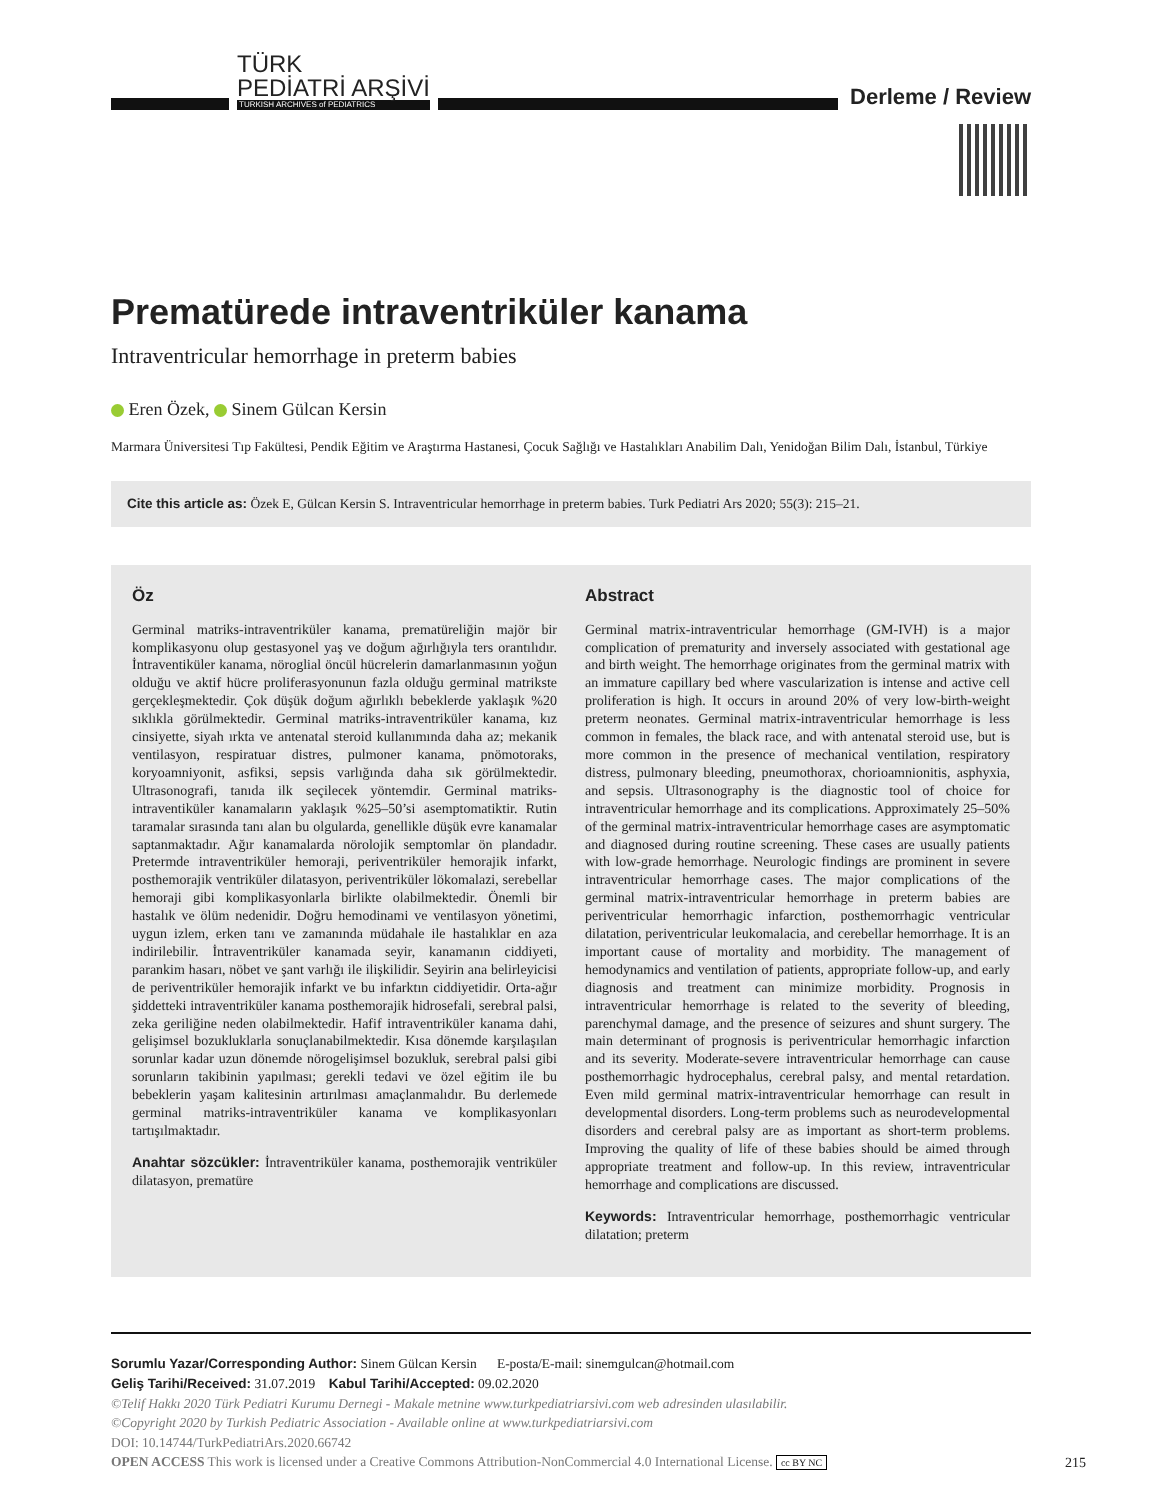TÜRK
PEDİATRİ ARŞİVİ
TURKISH ARCHIVES of PEDIATRICS
Derleme / Review
Prematürede intraventriküler kanama
Intraventricular hemorrhage in preterm babies
Eren Özek, Sinem Gülcan Kersin
Marmara Üniversitesi Tıp Fakültesi, Pendik Eğitim ve Araştırma Hastanesi, Çocuk Sağlığı ve Hastalıkları Anabilim Dalı, Yenidoğan Bilim Dalı, İstanbul, Türkiye
Cite this article as: Özek E, Gülcan Kersin S. Intraventricular hemorrhage in preterm babies. Turk Pediatri Ars 2020; 55(3): 215–21.
Öz
Germinal matriks-intraventriküler kanama, prematüreliğin majör bir komplikasyonu olup gestasyonel yaş ve doğum ağırlığıyla ters orantılıdır. İntraventiküler kanama, nöroglial öncül hücrelerin damarlanmasının yoğun olduğu ve aktif hücre proliferasyonunun fazla olduğu germinal matrikste gerçekleşmektedir. Çok düşük doğum ağırlıklı bebeklerde yaklaşık %20 sıklıkla görülmektedir. Germinal matriks-intraventriküler kanama, kız cinsiyette, siyah ırkta ve antenatal steroid kullanımında daha az; mekanik ventilasyon, respiratuar distres, pulmoner kanama, pnömotoraks, koryoamniyonit, asfiksi, sepsis varlığında daha sık görülmektedir. Ultrasonografi, tanıda ilk seçilecek yöntemdir. Germinal matriks-intraventiküler kanamaların yaklaşık %25–50’si asemptomatiktir. Rutin taramalar sırasında tanı alan bu olgularda, genellikle düşük evre kanamalar saptanmaktadır. Ağır kanamalarda nörolojik semptomlar ön plandadır. Pretermde intraventriküler hemoraji, periventriküler hemorajik infarkt, posthemorajik ventriküler dilatasyon, periventriküler lökomalazi, serebellar hemoraji gibi komplikasyonlarla birlikte olabilmektedir. Önemli bir hastalık ve ölüm nedenidir. Doğru hemodinami ve ventilasyon yönetimi, uygun izlem, erken tanı ve zamanında müdahale ile hastalıklar en aza indirilebilir. İntraventriküler kanamada seyir, kanamanın ciddiyeti, parankim hasarı, nöbet ve şant varlığı ile ilişkilidir. Seyirin ana belirleyicisi de periventriküler hemorajik infarkt ve bu infarktın ciddiyetidir. Orta-ağır şiddetteki intraventriküler kanama posthemorajik hidrosefali, serebral palsi, zeka geriliğine neden olabilmektedir. Hafif intraventriküler kanama dahi, gelişimsel bozukluklarla sonuçlanabilmektedir. Kısa dönemde karşılaşılan sorunlar kadar uzun dönemde nörogelişimsel bozukluk, serebral palsi gibi sorunların takibinin yapılması; gerekli tedavi ve özel eğitim ile bu bebeklerin yaşam kalitesinin artırılması amaçlanmalıdır. Bu derlemede germinal matriks-intraventriküler kanama ve komplikasyonları tartışılmaktadır.
Anahtar sözcükler: İntraventriküler kanama, posthemorajik ventriküler dilatasyon, prematüre
Abstract
Germinal matrix-intraventricular hemorrhage (GM-IVH) is a major complication of prematurity and inversely associated with gestational age and birth weight. The hemorrhage originates from the germinal matrix with an immature capillary bed where vascularization is intense and active cell proliferation is high. It occurs in around 20% of very low-birth-weight preterm neonates. Germinal matrix-intraventricular hemorrhage is less common in females, the black race, and with antenatal steroid use, but is more common in the presence of mechanical ventilation, respiratory distress, pulmonary bleeding, pneumothorax, chorioamnionitis, asphyxia, and sepsis. Ultrasonography is the diagnostic tool of choice for intraventricular hemorrhage and its complications. Approximately 25–50% of the germinal matrix-intraventricular hemorrhage cases are asymptomatic and diagnosed during routine screening. These cases are usually patients with low-grade hemorrhage. Neurologic findings are prominent in severe intraventricular hemorrhage cases. The major complications of the germinal matrix-intraventricular hemorrhage in preterm babies are periventricular hemorrhagic infarction, posthemorrhagic ventricular dilatation, periventricular leukomalacia, and cerebellar hemorrhage. It is an important cause of mortality and morbidity. The management of hemodynamics and ventilation of patients, appropriate follow-up, and early diagnosis and treatment can minimize morbidity. Prognosis in intraventricular hemorrhage is related to the severity of bleeding, parenchymal damage, and the presence of seizures and shunt surgery. The main determinant of prognosis is periventricular hemorrhagic infarction and its severity. Moderate-severe intraventricular hemorrhage can cause posthemorrhagic hydrocephalus, cerebral palsy, and mental retardation. Even mild germinal matrix-intraventricular hemorrhage can result in developmental disorders. Long-term problems such as neurodevelopmental disorders and cerebral palsy are as important as short-term problems. Improving the quality of life of these babies should be aimed through appropriate treatment and follow-up. In this review, intraventricular hemorrhage and complications are discussed.
Keywords: Intraventricular hemorrhage, posthemorrhagic ventricular dilatation; preterm
Sorumlu Yazar/Corresponding Author: Sinem Gülcan Kersin E-posta/E-mail: sinemgulcan@hotmail.com
Geliş Tarihi/Received: 31.07.2019 Kabul Tarihi/Accepted: 09.02.2020
©Telif Hakkı 2020 Türk Pediatri Kurumu Dernegi - Makale metnine www.turkpediatriarsivi.com web adresinden ulasılabilir.
©Copyright 2020 by Turkish Pediatric Association - Available online at www.turkpediatriarsivi.com
DOI: 10.14744/TurkPediatriArs.2020.66742
OPEN ACCESS This work is licensed under a Creative Commons Attribution-NonCommercial 4.0 International License. cc BY NC
215